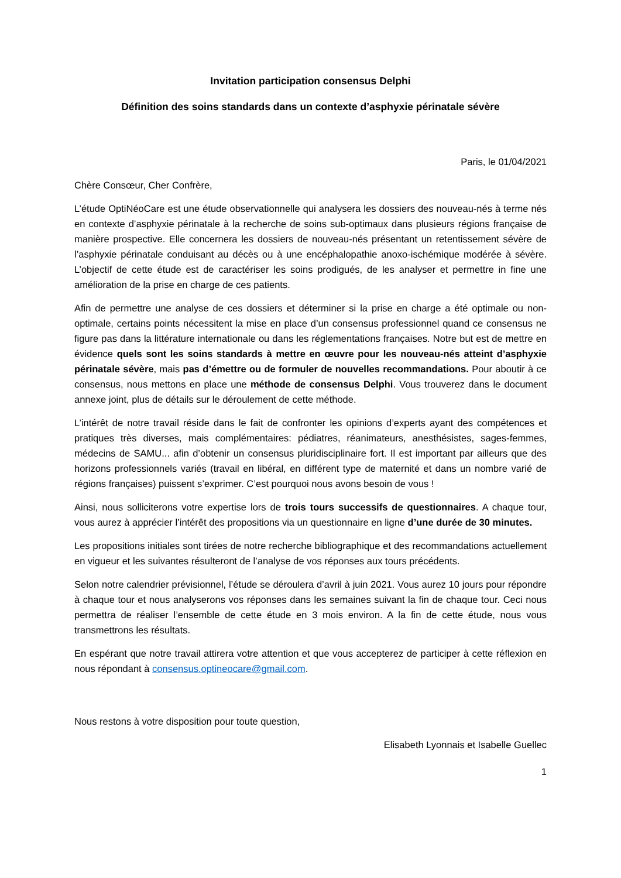Invitation participation consensus Delphi
Définition des soins standards dans un contexte d’asphyxie périnatale sévère
Paris, le 01/04/2021
Chère Consœur, Cher Confrère,
L’étude OptiNéoCare est une étude observationnelle qui analysera les dossiers des nouveau-nés à terme nés en contexte d’asphyxie périnatale à la recherche de soins sub-optimaux dans plusieurs régions française de manière prospective. Elle concernera les dossiers de nouveau-nés présentant un retentissement sévère de l’asphyxie périnatale conduisant au décès ou à une encéphalopathie anoxo-ischémique modérée à sévère. L’objectif de cette étude est de caractériser les soins prodigués, de les analyser et permettre in fine une amélioration de la prise en charge de ces patients.
Afin de permettre une analyse de ces dossiers et déterminer si la prise en charge a été optimale ou non-optimale, certains points nécessitent la mise en place d’un consensus professionnel quand ce consensus ne figure pas dans la littérature internationale ou dans les réglementations françaises. Notre but est de mettre en évidence quels sont les soins standards à mettre en œuvre pour les nouveau-nés atteint d’asphyxie périnatale sévère, mais pas d’émettre ou de formuler de nouvelles recommandations. Pour aboutir à ce consensus, nous mettons en place une méthode de consensus Delphi. Vous trouverez dans le document annexe joint, plus de détails sur le déroulement de cette méthode.
L’intérêt de notre travail réside dans le fait de confronter les opinions d’experts ayant des compétences et pratiques très diverses, mais complémentaires: pédiatres, réanimateurs, anesthésistes, sages-femmes, médecins de SAMU... afin d’obtenir un consensus pluridisciplinaire fort. Il est important par ailleurs que des horizons professionnels variés (travail en libéral, en différent type de maternité et dans un nombre varié de régions françaises) puissent s’exprimer. C’est pourquoi nous avons besoin de vous !
Ainsi, nous solliciterons votre expertise lors de trois tours successifs de questionnaires. A chaque tour, vous aurez à apprécier l’intérêt des propositions via un questionnaire en ligne d’une durée de 30 minutes.
Les propositions initiales sont tirées de notre recherche bibliographique et des recommandations actuellement en vigueur et les suivantes résulteront de l’analyse de vos réponses aux tours précédents.
Selon notre calendrier prévisionnel, l’étude se déroulera d’avril à juin 2021. Vous aurez 10 jours pour répondre à chaque tour et nous analyserons vos réponses dans les semaines suivant la fin de chaque tour. Ceci nous permettra de réaliser l’ensemble de cette étude en 3 mois environ. A la fin de cette étude, nous vous transmettrons les résultats.
En espérant que notre travail attirera votre attention et que vous accepterez de participer à cette réflexion en nous répondant à consensus.optineocare@gmail.com.
Nous restons à votre disposition pour toute question,
Elisabeth Lyonnais et Isabelle Guellec
1